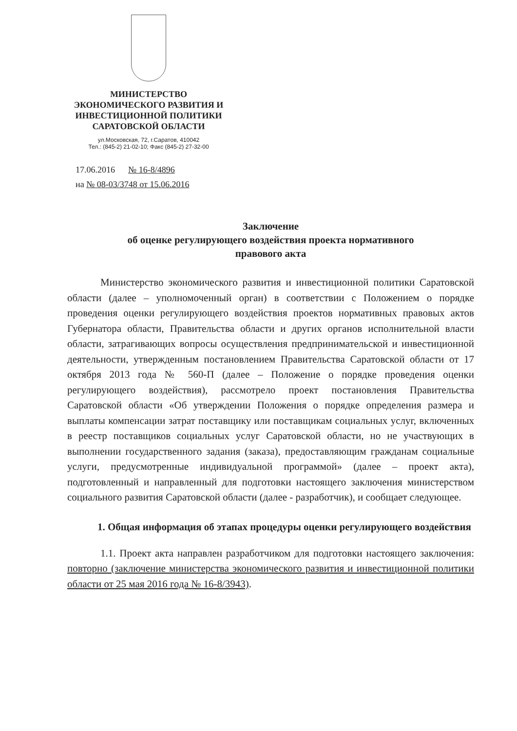МИНИСТЕРСТВО
ЭКОНОМИЧЕСКОГО РАЗВИТИЯ И
ИНВЕСТИЦИОННОЙ ПОЛИТИКИ
САРАТОВСКОЙ ОБЛАСТИ
ул.Московская, 72, г.Саратов, 410042
Тел.: (845-2) 21-02-10; Факс (845-2) 27-32-00
17.06.2016 № 16-8/4896
на № 08-03/3748 от 15.06.2016
Заключение
об оценке регулирующего воздействия проекта нормативного
правового акта
Министерство экономического развития и инвестиционной политики Саратовской области (далее – уполномоченный орган) в соответствии с Положением о порядке проведения оценки регулирующего воздействия проектов нормативных правовых актов Губернатора области, Правительства области и других органов исполнительной власти области, затрагивающих вопросы осуществления предпринимательской и инвестиционной деятельности, утвержденным постановлением Правительства Саратовской области от 17 октября 2013 года № 560-П (далее – Положение о порядке проведения оценки регулирующего воздействия), рассмотрело проект постановления Правительства Саратовской области «Об утверждении Положения о порядке определения размера и выплаты компенсации затрат поставщику или поставщикам социальных услуг, включенных в реестр поставщиков социальных услуг Саратовской области, но не участвующих в выполнении государственного задания (заказа), предоставляющим гражданам социальные услуги, предусмотренные индивидуальной программой» (далее – проект акта), подготовленный и направленный для подготовки настоящего заключения министерством социального развития Саратовской области (далее - разработчик), и сообщает следующее.
1. Общая информация об этапах процедуры оценки регулирующего воздействия
1.1. Проект акта направлен разработчиком для подготовки настоящего заключения: повторно (заключение министерства экономического развития и инвестиционной политики области от 25 мая 2016 года № 16-8/3943).